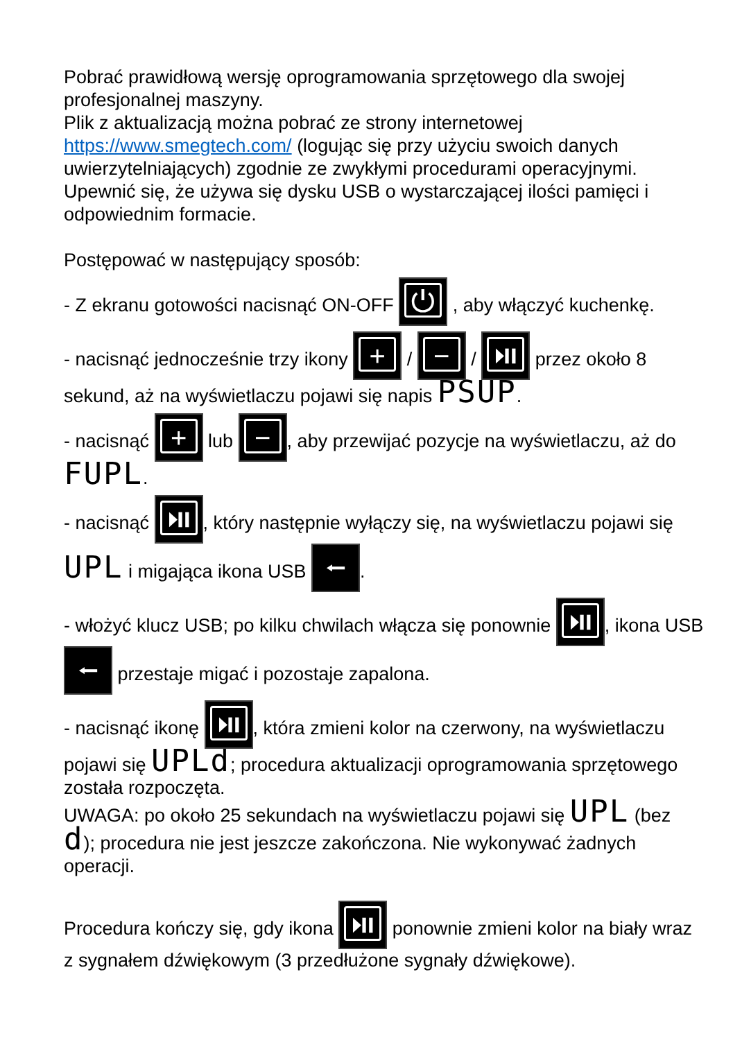Pobrać prawidłową wersję oprogramowania sprzętowego dla swojej profesjonalnej maszyny.
Plik z aktualizacją można pobrać ze strony internetowej https://www.smegtech.com/ (logując się przy użyciu swoich danych uwierzytelniających) zgodnie ze zwykłymi procedurami operacyjnymi.
Upewnić się, że używa się dysku USB o wystarczającej ilości pamięci i odpowiednim formacie.
Postępować w następujący sposób:
- Z ekranu gotowości nacisnąć ON-OFF ⏻ , aby włączyć kuchenkę.
- nacisnąć jednocześnie trzy ikony + / − / ⏯ przez około 8 sekund, aż na wyświetlaczu pojawi się napis PSUP.
- nacisnąć + lub −, aby przewijać pozycje na wyświetlaczu, aż do FUPL.
- nacisnąć ⏯, który następnie wyłączy się, na wyświetlaczu pojawi się UPL i migająca ikona USB ⭠.
- włożyć klucz USB; po kilku chwilach włącza się ponownie ⏯, ikona USB ⭠ przestaje migać i pozostaje zapalona.
- nacisnąć ikonę ⏯, która zmieni kolor na czerwony, na wyświetlaczu pojawi się UPLd; procedura aktualizacji oprogramowania sprzętowego została rozpoczęta.
UWAGA: po około 25 sekundach na wyświetlaczu pojawi się UPL (bez d); procedura nie jest jeszcze zakończona. Nie wykonywać żadnych operacji.
Procedura kończy się, gdy ikona ⏯ ponownie zmieni kolor na biały wraz z sygnałem dźwiękowym (3 przedłużone sygnały dźwiękowe).